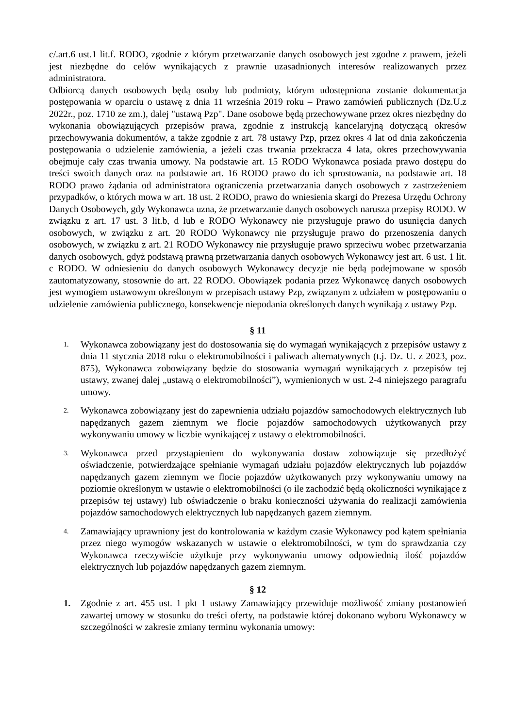c/.art.6 ust.1 lit.f. RODO, zgodnie z którym przetwarzanie danych osobowych jest zgodne z prawem, jeżeli jest niezbędne do celów wynikających z prawnie uzasadnionych interesów realizowanych przez administratora.
Odbiorcą danych osobowych będą osoby lub podmioty, którym udostępniona zostanie dokumentacja postępowania w oparciu o ustawę z dnia 11 września 2019 roku – Prawo zamówień publicznych (Dz.U.z 2022r., poz. 1710 ze zm.), dalej "ustawą Pzp". Dane osobowe będą przechowywane przez okres niezbędny do wykonania obowiązujących przepisów prawa, zgodnie z instrukcją kancelaryjną dotyczącą okresów przechowywania dokumentów, a także zgodnie z art. 78 ustawy Pzp, przez okres 4 lat od dnia zakończenia postępowania o udzielenie zamówienia, a jeżeli czas trwania przekracza 4 lata, okres przechowywania obejmuje cały czas trwania umowy. Na podstawie art. 15 RODO Wykonawca posiada prawo dostępu do treści swoich danych oraz na podstawie art. 16 RODO prawo do ich sprostowania, na podstawie art. 18 RODO prawo żądania od administratora ograniczenia przetwarzania danych osobowych z zastrzeżeniem przypadków, o których mowa w art. 18 ust. 2 RODO, prawo do wniesienia skargi do Prezesa Urzędu Ochrony Danych Osobowych, gdy Wykonawca uzna, że przetwarzanie danych osobowych narusza przepisy RODO. W związku z art. 17 ust. 3 lit.b, d lub e RODO Wykonawcy nie przysługuje prawo do usunięcia danych osobowych, w związku z art. 20 RODO Wykonawcy nie przysługuje prawo do przenoszenia danych osobowych, w związku z art. 21 RODO Wykonawcy nie przysługuje prawo sprzeciwu wobec przetwarzania danych osobowych, gdyż podstawą prawną przetwarzania danych osobowych Wykonawcy jest art. 6 ust. 1 lit. c RODO. W odniesieniu do danych osobowych Wykonawcy decyzje nie będą podejmowane w sposób zautomatyzowany, stosownie do art. 22 RODO. Obowiązek podania przez Wykonawcę danych osobowych jest wymogiem ustawowym określonym w przepisach ustawy Pzp, związanym z udziałem w postępowaniu o udzielenie zamówienia publicznego, konsekwencje niepodania określonych danych wynikają z ustawy Pzp.
§ 11
1.
Wykonawca zobowiązany jest do dostosowania się do wymagań wynikających z przepisów ustawy z dnia 11 stycznia 2018 roku o elektromobilności i paliwach alternatywnych (t.j. Dz. U. z 2023, poz. 875), Wykonawca zobowiązany będzie do stosowania wymagań wynikających z przepisów tej ustawy, zwanej dalej „ustawą o elektromobilności”), wymienionych w ust. 2-4 niniejszego paragrafu umowy.
2.
Wykonawca zobowiązany jest do zapewnienia udziału pojazdów samochodowych elektrycznych lub napędzanych gazem ziemnym we flocie pojazdów samochodowych użytkowanych przy wykonywaniu umowy w liczbie wynikającej z ustawy o elektromobilności.
3.
Wykonawca przed przystąpieniem do wykonywania dostaw zobowiązuje się przedłożyć oświadczenie, potwierdzające spełnianie wymagań udziału pojazdów elektrycznych lub pojazdów napędzanych gazem ziemnym we flocie pojazdów użytkowanych przy wykonywaniu umowy na poziomie określonym w ustawie o elektromobilności (o ile zachodzić będą okoliczności wynikające z przepisów tej ustawy) lub oświadczenie o braku konieczności używania do realizacji zamówienia pojazdów samochodowych elektrycznych lub napędzanych gazem ziemnym.
4.
Zamawiający uprawniony jest do kontrolowania w każdym czasie Wykonawcy pod kątem spełniania przez niego wymogów wskazanych w ustawie o elektromobilności, w tym do sprawdzania czy Wykonawca rzeczywiście użytkuje przy wykonywaniu umowy odpowiednią ilość pojazdów elektrycznych lub pojazdów napędzanych gazem ziemnym.
§ 12
1. Zgodnie z art. 455 ust. 1 pkt 1 ustawy Zamawiający przewiduje możliwość zmiany postanowień zawartej umowy w stosunku do treści oferty, na podstawie której dokonano wyboru Wykonawcy w szczególności w zakresie zmiany terminu wykonania umowy: